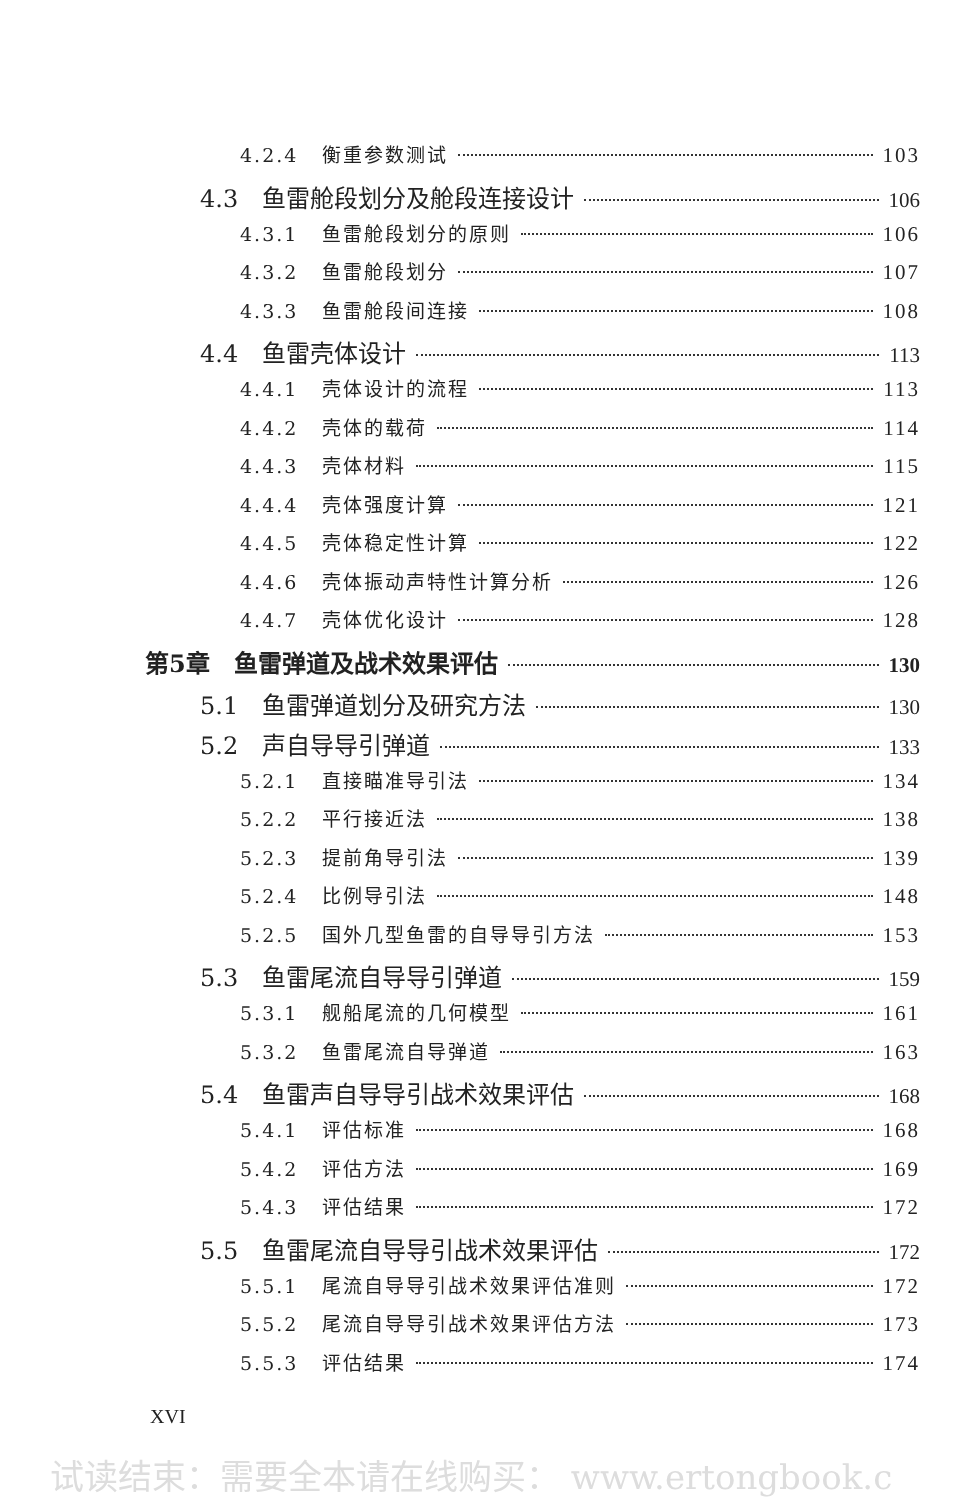4.2.4 衡重参数测试 103
4.3 鱼雷舱段划分及舱段连接设计 106
4.3.1 鱼雷舱段划分的原则 106
4.3.2 鱼雷舱段划分 107
4.3.3 鱼雷舱段间连接 108
4.4 鱼雷壳体设计 113
4.4.1 壳体设计的流程 113
4.4.2 壳体的载荷 114
4.4.3 壳体材料 115
4.4.4 壳体强度计算 121
4.4.5 壳体稳定性计算 122
4.4.6 壳体振动声特性计算分析 126
4.4.7 壳体优化设计 128
第5章 鱼雷弹道及战术效果评估 130
5.1 鱼雷弹道划分及研究方法 130
5.2 声自导导引弹道 133
5.2.1 直接瞄准导引法 134
5.2.2 平行接近法 138
5.2.3 提前角导引法 139
5.2.4 比例导引法 148
5.2.5 国外几型鱼雷的自导导引方法 153
5.3 鱼雷尾流自导导引弹道 159
5.3.1 舰船尾流的几何模型 161
5.3.2 鱼雷尾流自导弹道 163
5.4 鱼雷声自导导引战术效果评估 168
5.4.1 评估标准 168
5.4.2 评估方法 169
5.4.3 评估结果 172
5.5 鱼雷尾流自导导引战术效果评估 172
5.5.1 尾流自导导引战术效果评估准则 172
5.5.2 尾流自导导引战术效果评估方法 173
5.5.3 评估结果 174
XVI
试读结束：需要全本请在线购买： www.ertongbook.c